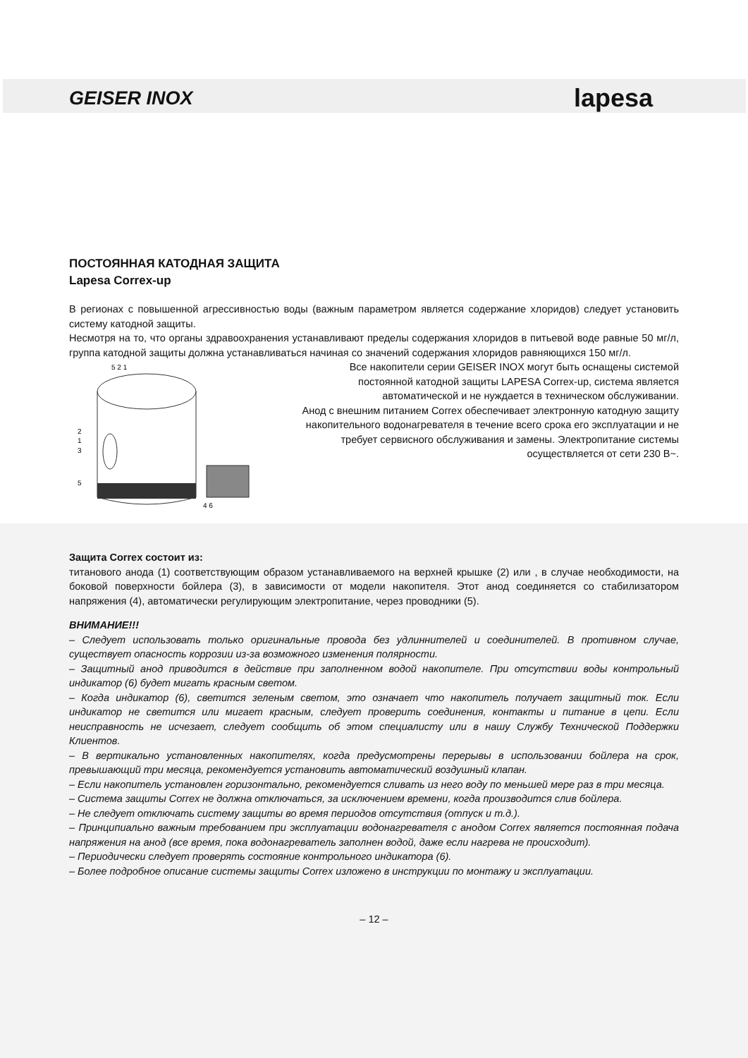GEISER INOX lapesa
ПОСТОЯННАЯ КАТОДНАЯ ЗАЩИТА
Lapesa Correx-up
В регионах с повышенной агрессивностью воды (важным параметром является содержание хлоридов) следует установить систему катодной защиты.
Несмотря на то, что органы здравоохранения устанавливают пределы содержания хлоридов в питьевой воде равные 50 мг/л, группа катодной защиты должна устанавливаться начиная со значений содержания хлоридов равняющихся 150 мг/л.
5 2 1
2
1
3
5
4 6
Все накопители серии GEISER INOX могут быть оснащены системой постоянной катодной защиты LAPESA Correx-up, система является автоматической и не нуждается в техническом обслуживании.
Анод с внешним питанием Correx обеспечивает электронную катодную защиту накопительного водонагревателя в течение всего срока его эксплуатации и не требует сервисного обслуживания и замены. Электропитание системы осуществляется от сети 230 В~.
Защита Correx состоит из:
титанового анода (1) соответствующим образом устанавливаемого на верхней крышке (2) или , в случае необходимости, на боковой поверхности бойлера (3), в зависимости от модели накопителя. Этот анод соединяется со стабилизатором напряжения (4), автоматически регулирующим электропитание, через проводники (5).
ВНИМАНИЕ!!!
– Следует использовать только оригинальные провода без удлиннителей и соединителей. В противном случае, существует опасность коррозии из-за возможного изменения полярности.
– Защитный анод приводится в действие при заполненном водой накопителе. При отсутствии воды контрольный индикатор (6) будет мигать красным светом.
– Когда индикатор (6), светится зеленым светом, это означает что накопитель получает защитный ток. Если индикатор не светится или мигает красным, следует проверить соединения, контакты и питание в цепи. Если неисправность не исчезает, следует сообщить об этом специалисту или в нашу Службу Технической Поддержки Клиентов.
– В вертикально установленных накопителях, когда предусмотрены перерывы в использовании бойлера на срок, превышающий три месяца, рекомендуется установить автоматический воздушный клапан.
– Если накопитель установлен горизонтально, рекомендуется сливать из него воду по меньшей мере раз в три месяца.
– Система защиты Correx не должна отключаться, за исключением времени, когда производится слив бойлера.
– Не следует отключать систему защиты во время периодов отсутствия (отпуск и т.д.).
– Принципиально важным требованием при эксплуатации водонагревателя с анодом Correx является постоянная подача напряжения на анод (все время, пока водонагреватель заполнен водой, даже если нагрева не происходит).
– Периодически следует проверять состояние контрольного индикатора (6).
– Более подробное описание системы защиты Correx изложено в инструкции по монтажу и эксплуатации.
– 12 –